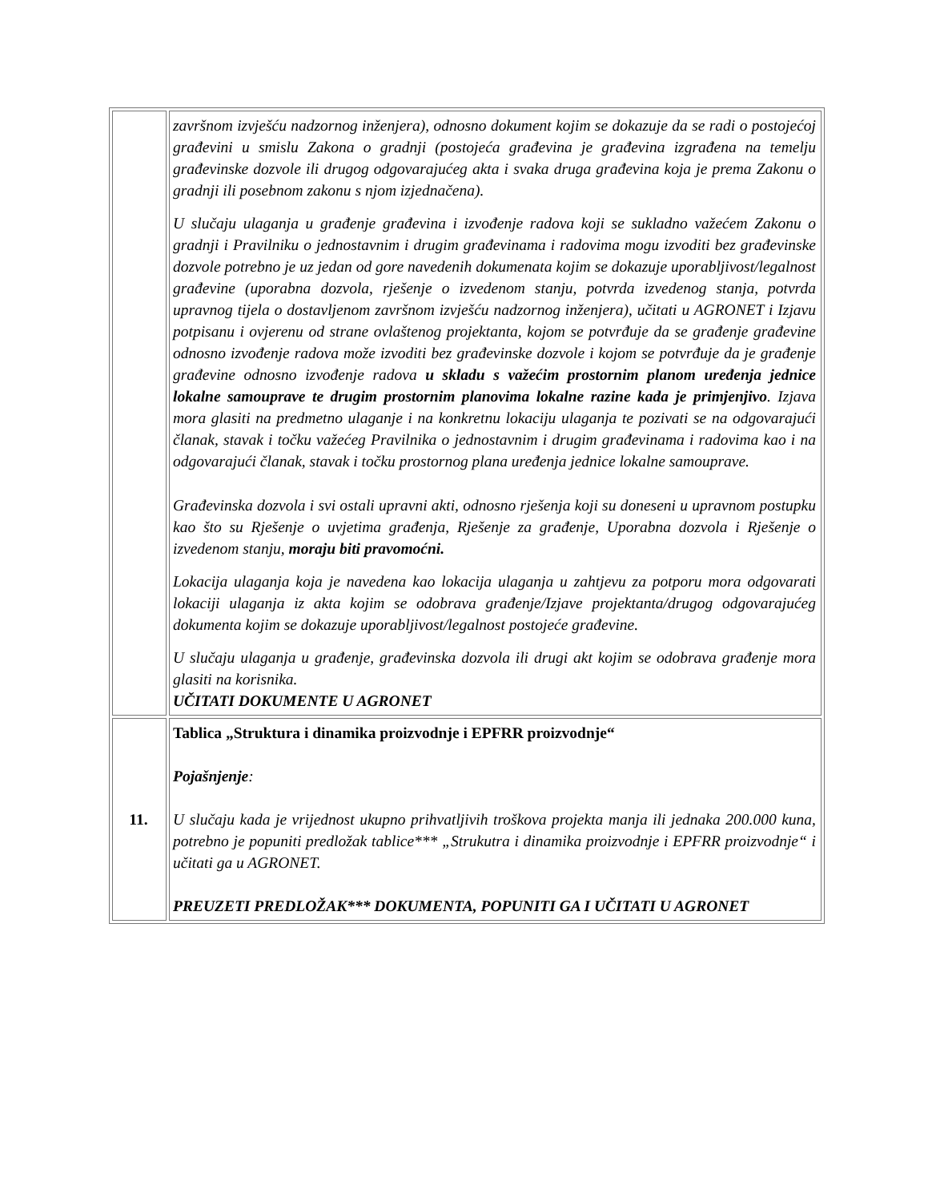| | završnom izvješću nadzornog inženjera), odnosno dokument kojim se dokazuje da se radi o postojećoj građevini u smislu Zakona o gradnji (postojeća građevina je građevina izgrađena na temelju građevinske dozvole ili drugog odgovarajućeg akta i svaka druga građevina koja je prema Zakonu o gradnji ili posebnom zakonu s njom izjednačena). U slučaju ulaganja u građenje građevina i izvođenje radova koji se sukladno važećem Zakonu o gradnji i Pravilniku o jednostavnim i drugim građevinama i radovima mogu izvoditi bez građevinske dozvole potrebno je uz jedan od gore navedenih dokumenata kojim se dokazuje uporabljivost/legalnost građevine (uporabna dozvola, rješenje o izvedenom stanju, potvrda izvedenog stanja, potvrda upravnog tijela o dostavljenom završnom izvješću nadzornog inženjera), učitati u AGRONET i Izjavu potpisanu i ovjerenu od strane ovlaštenog projektanta, kojom se potvrđuje da se građenje građevine odnosno izvođenje radova može izvoditi bez građevinske dozvole i kojom se potvrđuje da je građenje građevine odnosno izvođenje radova u skladu s važećim prostornim planom uređenja jednice lokalne samouprave te drugim prostornim planovima lokalne razine kada je primjenjivo . Izjava mora glasiti na predmetno ulaganje i na konkretnu lokaciju ulaganja te pozivati se na odgovarajući članak, stavak i točku važećeg Pravilnika o jednostavnim i drugim građevinama i radovima kao i na odgovarajući članak, stavak i točku prostornog plana uređenja jednice lokalne samouprave. Građevinska dozvola i svi ostali upravni akti, odnosno rješenja koji su doneseni u upravnom postupku kao što su Rješenje o uvjetima građenja, Rješenje za građenje, Uporabna dozvola i Rješenje o izvedenom stanju, moraju biti pravomoćni. Lokacija ulaganja koja je navedena kao lokacija ulaganja u zahtjevu za potporu mora odgovarati lokaciji ulaganja iz akta kojim se odobrava građenje/Izjave projektanta/drugog odgovarajućeg dokumenta kojim se dokazuje uporabljivost/legalnost postojeće građevine. U slučaju ulaganja u građenje, građevinska dozvola ili drugi akt kojim se odobrava građenje mora glasiti na korisnika. UČITATI DOKUMENTE U AGRONET |
| 11. | Tablica „Struktura i dinamika proizvodnje i EPFRR proizvodnje“ Pojašnjenje : U slučaju kada je vrijednost ukupno prihvatljivih troškova projekta manja ili jednaka 200.000 kuna, potrebno je popuniti predložak tablice*** „Strukutra i dinamika proizvodnje i EPFRR proizvodnje“ i učitati ga u AGRONET. PREUZETI PREDLOŽAK*** DOKUMENTA, POPUNITI GA I UČITATI U AGRONET |